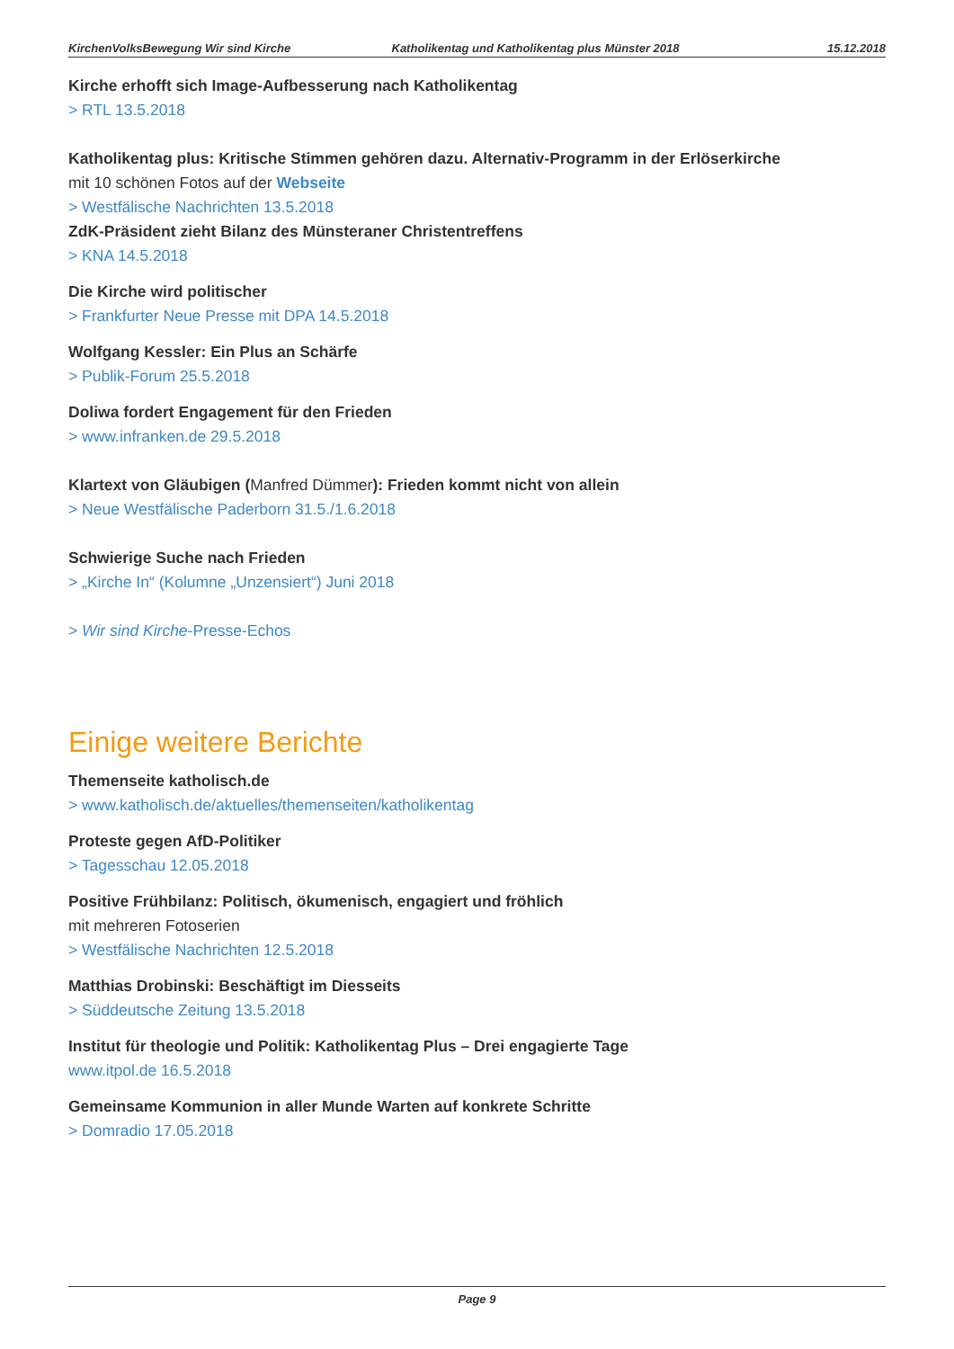KirchenVolksBewegung Wir sind Kirche
Katholikentag und Katholikentag plus Münster 2018
15.12.2018
Kirche erhofft sich Image-Aufbesserung nach Katholikentag
> RTL 13.5.2018
Katholikentag plus: Kritische Stimmen gehören dazu. Alternativ-Programm in der Erlöserkirche
mit 10 schönen Fotos auf der Webseite
> Westfälische Nachrichten 13.5.2018
ZdK-Präsident zieht Bilanz des Münsteraner Christentreffens
> KNA 14.5.2018
Die Kirche wird politischer
> Frankfurter Neue Presse mit DPA 14.5.2018
Wolfgang Kessler: Ein Plus an Schärfe
> Publik-Forum 25.5.2018
Doliwa fordert Engagement für den Frieden
> www.infranken.de 29.5.2018
Klartext von Gläubigen (Manfred Dümmer): Frieden kommt nicht von allein
> Neue Westfälische Paderborn 31.5./1.6.2018
Schwierige Suche nach Frieden
> „Kirche In“ (Kolumne „Unzensiert“) Juni 2018
> Wir sind Kirche-Presse-Echos
Einige weitere Berichte
Themenseite katholisch.de
> www.katholisch.de/aktuelles/themenseiten/katholikentag
Proteste gegen AfD-Politiker
> Tagesschau 12.05.2018
Positive Frühbilanz: Politisch, ökumenisch, engagiert und fröhlich
mit mehreren Fotoserien
> Westfälische Nachrichten 12.5.2018
Matthias Drobinski: Beschäftigt im Diesseits
> Süddeutsche Zeitung 13.5.2018
Institut für theologie und Politik: Katholikentag Plus – Drei engagierte Tage
www.itpol.de 16.5.2018
Gemeinsame Kommunion in aller Munde Warten auf konkrete Schritte
> Domradio 17.05.2018
Page 9